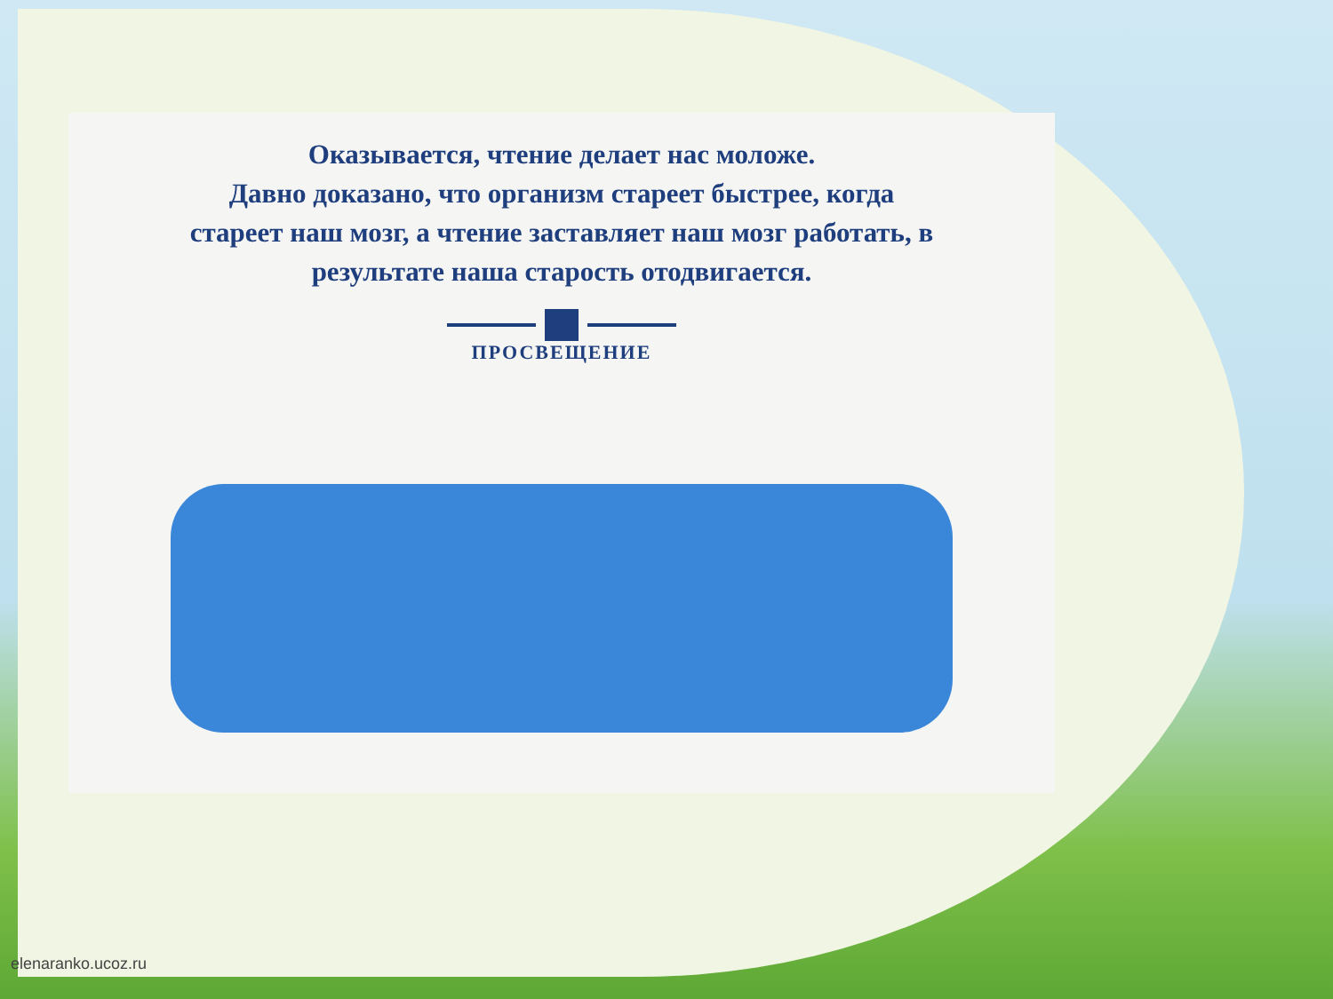Оказывается, чтение делает нас моложе.
Давно доказано, что организм стареет быстрее, когда
стареет наш мозг, а чтение заставляет наш мозг работать, в
результате наша старость отодвигается.
ПРОСВЕЩЕНИЕ
elenaranko.ucoz.ru